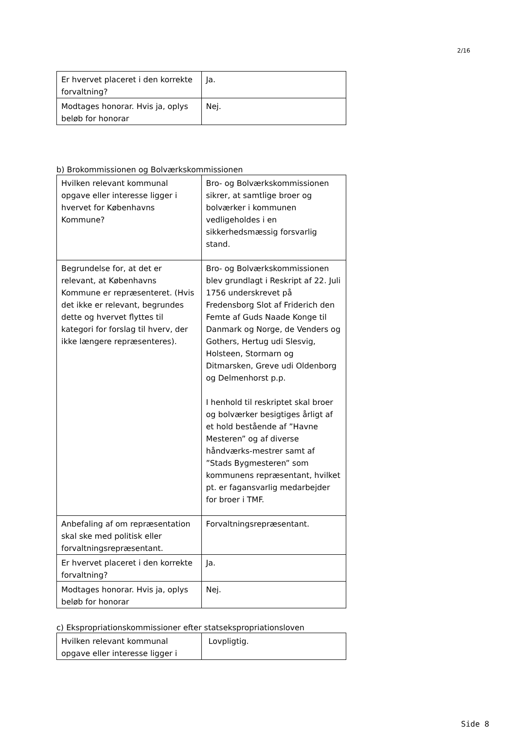2/16
| Er hvervet placeret i den korrekte forvaltning? | Ja. |
| Modtages honorar. Hvis ja, oplys beløb for honorar | Nej. |
b) Brokommissionen og Bolværkskommissionen
| Hvilken relevant kommunal opgave eller interesse ligger i hvervet for Københavns Kommune? | Bro- og Bolværkskommissionen sikrer, at samtlige broer og bolværker i kommunen vedligeholdes i en sikkerhedsmæssig forsvarlig stand. |
| Begrundelse for, at det er relevant, at Københavns Kommune er repræsenteret. (Hvis det ikke er relevant, begrundes dette og hvervet flyttes til kategori for forslag til hverv, der ikke længere repræsenteres). | Bro- og Bolværkskommissionen blev grundlagt i Reskript af 22. Juli 1756 underskrevet på Fredensborg Slot af Friderich den Femte af Guds Naade Konge til Danmark og Norge, de Venders og Gothers, Hertug udi Slesvig, Holsteen, Stormarn og Ditmarsken, Greve udi Oldenborg og Delmenhorst p.p. I henhold til reskriptet skal broer og bolværker besigtiges årligt af et hold bestående af ”Havne Mesteren” og af diverse håndværks-mestrer samt af ”Stads Bygmesteren” som kommunens repræsentant, hvilket pt. er fagansvarlig medarbejder for broer i TMF. |
| Anbefaling af om repræsentation skal ske med politisk eller forvaltningsrepræsentant. | Forvaltningsrepræsentant. |
| Er hvervet placeret i den korrekte forvaltning? | Ja. |
| Modtages honorar. Hvis ja, oplys beløb for honorar | Nej. |
c) Ekspropriationskommissioner efter statsekspropriationsloven
| Hvilken relevant kommunal opgave eller interesse ligger i | Lovpligtig. |
Side 8